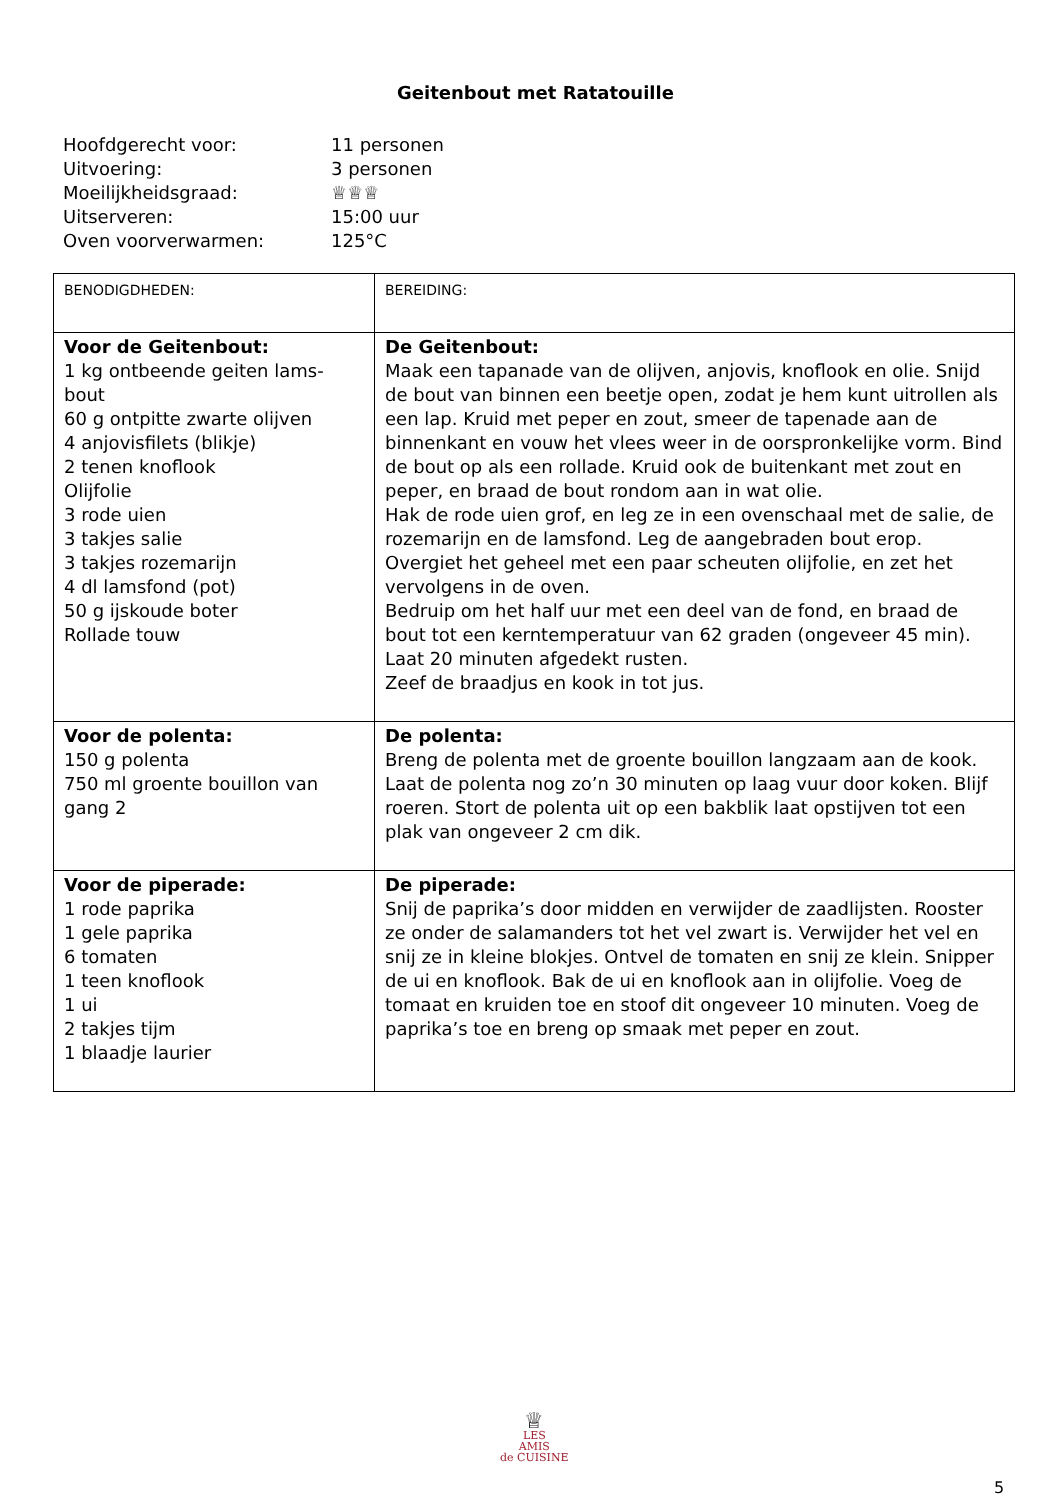Geitenbout met Ratatouille
Hoofdgerecht voor: 11 personen
Uitvoering: 3 personen
Moeilijkheidsgraad: ♕♕♕
Uitserveren: 15:00 uur
Oven voorverwarmen: 125°C
| BENODIGDHEDEN: | BEREIDING: |
| Voor de Geitenbout: 1 kg ontbeende geiten lams-bout 60 g ontpitte zwarte olijven 4 anjovisfilets (blikje) 2 tenen knoflook Olijfolie 3 rode uien 3 takjes salie 3 takjes rozemarijn 4 dl lamsfond (pot) 50 g ijskoude boter Rollade touw | De Geitenbout: Maak een tapanade van de olijven, anjovis, knoflook en olie. Snijd de bout van binnen een beetje open, zodat je hem kunt uitrollen als een lap. Kruid met peper en zout, smeer de tapenade aan de binnenkant en vouw het vlees weer in de oorspronkelijke vorm. Bind de bout op als een rollade. Kruid ook de buitenkant met zout en peper, en braad de bout rondom aan in wat olie. Hak de rode uien grof, en leg ze in een ovenschaal met de salie, de rozemarijn en de lamsfond. Leg de aangebraden bout erop. Overgiet het geheel met een paar scheuten olijfolie, en zet het vervolgens in de oven. Bedruip om het half uur met een deel van de fond, en braad de bout tot een kerntemperatuur van 62 graden (ongeveer 45 min). Laat 20 minuten afgedekt rusten. Zeef de braadjus en kook in tot jus. |
| Voor de polenta: 150 g polenta 750 ml groente bouillon van gang 2 | De polenta: Breng de polenta met de groente bouillon langzaam aan de kook. Laat de polenta nog zo’n 30 minuten op laag vuur door koken. Blijf roeren. Stort de polenta uit op een bakblik laat opstijven tot een plak van ongeveer 2 cm dik. |
| Voor de piperade: 1 rode paprika 1 gele paprika 6 tomaten 1 teen knoflook 1 ui 2 takjes tijm 1 blaadje laurier | De piperade: Snij de paprika’s door midden en verwijder de zaadlijsten. Rooster ze onder de salamanders tot het vel zwart is. Verwijder het vel en snij ze in kleine blokjes. Ontvel de tomaten en snij ze klein. Snipper de ui en knoflook. Bak de ui en knoflook aan in olijfolie. Voeg de tomaat en kruiden toe en stoof dit ongeveer 10 minuten. Voeg de paprika’s toe en breng op smaak met peper en zout. |
♕
LES
AMIS
de CUISINE
5